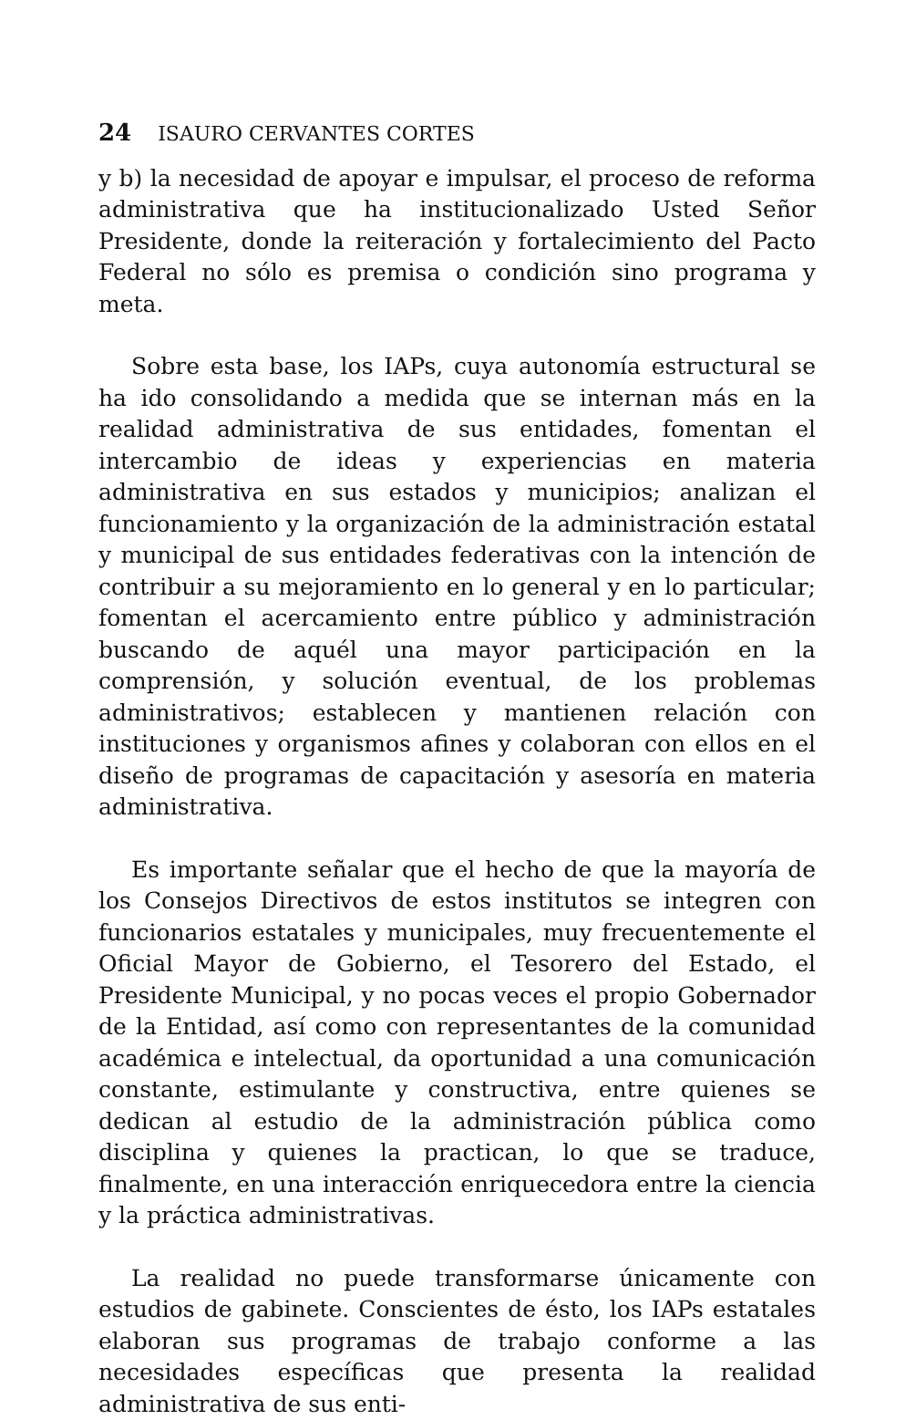24 ISAURO CERVANTES CORTES
y b) la necesidad de apoyar e impulsar, el proceso de reforma administrativa que ha institucionalizado Usted Señor Presidente, donde la reiteración y fortalecimiento del Pacto Federal no sólo es premisa o condición sino programa y meta.
Sobre esta base, los IAPs, cuya autonomía estructural se ha ido consolidando a medida que se internan más en la realidad administrativa de sus entidades, fomentan el intercambio de ideas y experiencias en materia administrativa en sus estados y municipios; analizan el funcionamiento y la organización de la administración estatal y municipal de sus entidades federativas con la intención de contribuir a su mejoramiento en lo general y en lo particular; fomentan el acercamiento entre público y administración buscando de aquél una mayor participación en la comprensión, y solución eventual, de los problemas administrativos; establecen y mantienen relación con instituciones y organismos afines y colaboran con ellos en el diseño de programas de capacitación y asesoría en materia administrativa.
Es importante señalar que el hecho de que la mayoría de los Consejos Directivos de estos institutos se integren con funcionarios estatales y municipales, muy frecuentemente el Oficial Mayor de Gobierno, el Tesorero del Estado, el Presidente Municipal, y no pocas veces el propio Gobernador de la Entidad, así como con representantes de la comunidad académica e intelectual, da oportunidad a una comunicación constante, estimulante y constructiva, entre quienes se dedican al estudio de la administración pública como disciplina y quienes la practican, lo que se traduce, finalmente, en una interacción enriquecedora entre la ciencia y la práctica administrativas.
La realidad no puede transformarse únicamente con estudios de gabinete. Conscientes de ésto, los IAPs estatales elaboran sus programas de trabajo conforme a las necesidades específicas que presenta la realidad administrativa de sus enti-